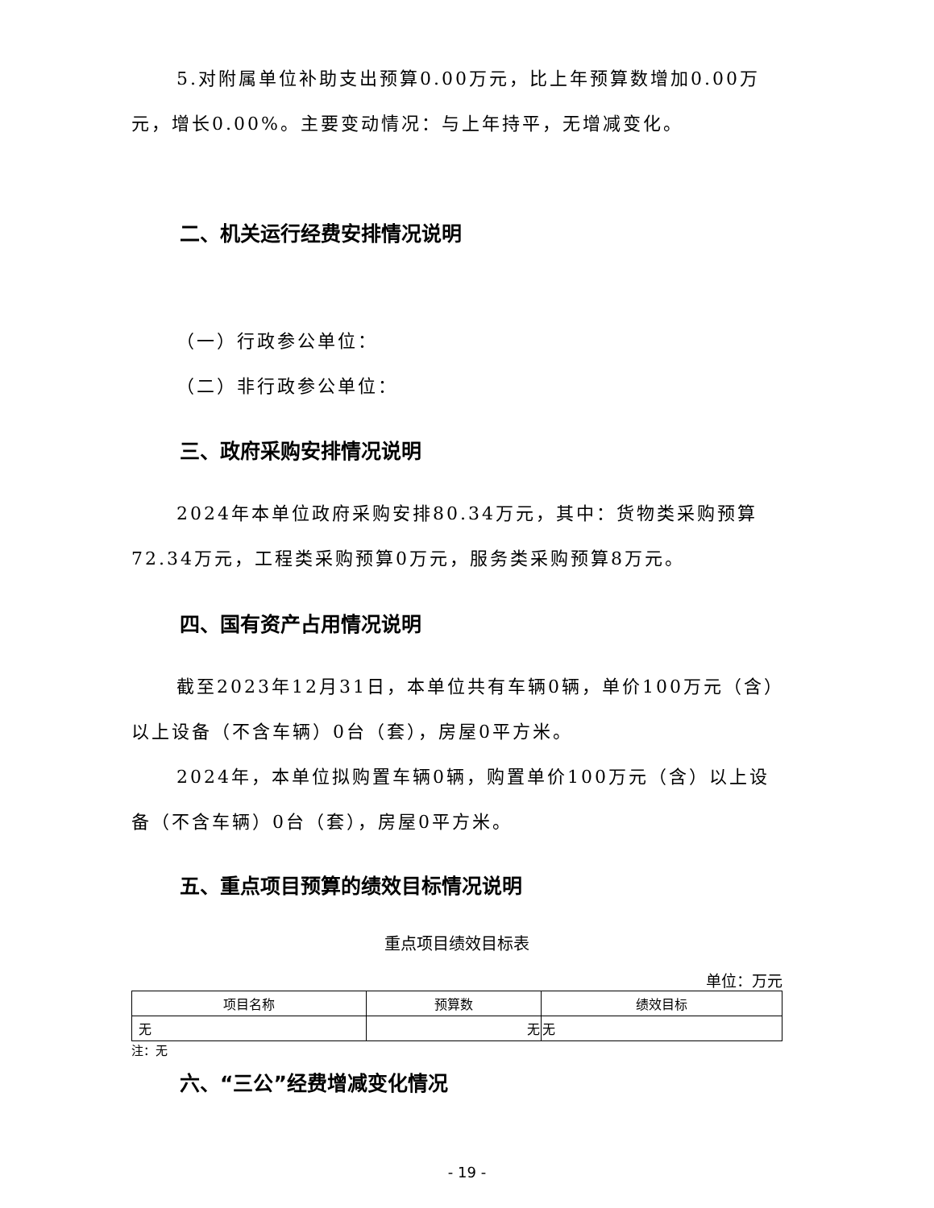5.对附属单位补助支出预算0.00万元，比上年预算数增加0.00万元，增长0.00%。主要变动情况：与上年持平，无增减变化。
二、机关运行经费安排情况说明
（一）行政参公单位：
（二）非行政参公单位：
三、政府采购安排情况说明
2024年本单位政府采购安排80.34万元，其中：货物类采购预算72.34万元，工程类采购预算0万元，服务类采购预算8万元。
四、国有资产占用情况说明
截至2023年12月31日，本单位共有车辆0辆，单价100万元（含）以上设备（不含车辆）0台（套），房屋0平方米。
2024年，本单位拟购置车辆0辆，购置单价100万元（含）以上设备（不含车辆）0台（套），房屋0平方米。
五、重点项目预算的绩效目标情况说明
重点项目绩效目标表
单位：万元
| 项目名称 | 预算数 | 绩效目标 |
| --- | --- | --- |
| 无 | 无 | 无 |
注：无
六、“三公”经费增减变化情况
- 19 -